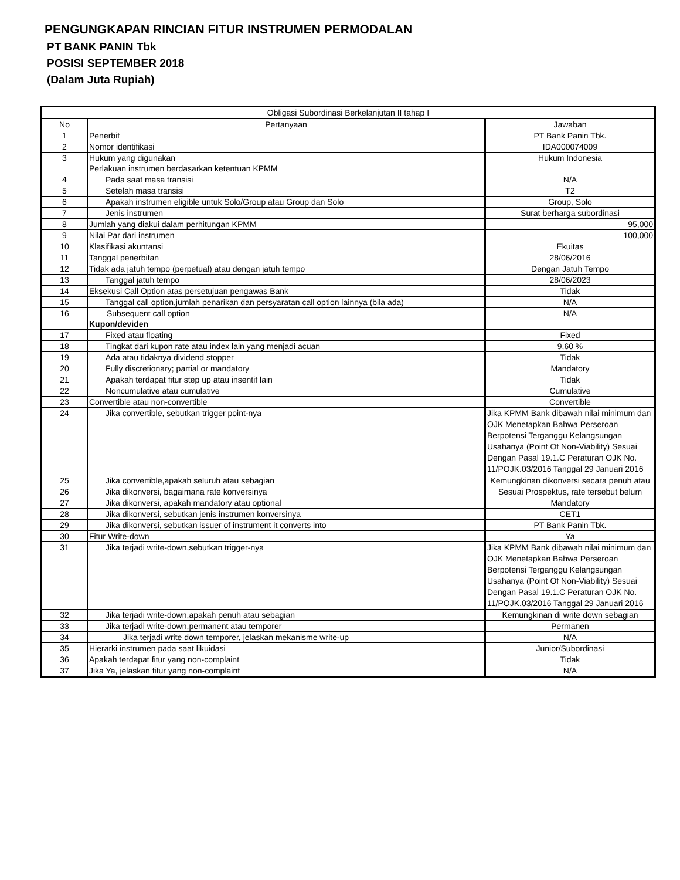PENGUNGKAPAN RINCIAN FITUR INSTRUMEN PERMODALAN
PT BANK PANIN Tbk
POSISI SEPTEMBER 2018
(Dalam Juta Rupiah)
| Obligasi Subordinasi Berkelanjutan II tahap I | | |
| --- | --- | --- |
| No | Pertanyaan | Jawaban |
| 1 | Penerbit | PT Bank Panin Tbk. |
| 2 | Nomor identifikasi | IDA000074009 |
| 3 | Hukum yang digunakan Perlakuan instrumen berdasarkan ketentuan KPMM | Hukum Indonesia |
| 4 | Pada saat masa transisi | N/A |
| 5 | Setelah masa transisi | T2 |
| 6 | Apakah instrumen eligible untuk Solo/Group atau Group dan Solo | Group, Solo |
| 7 | Jenis instrumen | Surat berharga subordinasi |
| 8 | Jumlah yang diakui dalam perhitungan KPMM | 95,000 |
| 9 | Nilai Par dari instrumen | 100,000 |
| 10 | Klasifikasi akuntansi | Ekuitas |
| 11 | Tanggal penerbitan | 28/06/2016 |
| 12 | Tidak ada jatuh tempo (perpetual) atau dengan jatuh tempo | Dengan Jatuh Tempo |
| 13 | Tanggal jatuh tempo | 28/06/2023 |
| 14 | Eksekusi Call Option atas persetujuan pengawas Bank | Tidak |
| 15 | Tanggal call option,jumlah penarikan dan persyaratan call option lainnya (bila ada) | N/A |
| 16 | Subsequent call option Kupon/deviden | N/A |
| 17 | Fixed atau floating | Fixed |
| 18 | Tingkat dari kupon rate atau index lain yang menjadi acuan | 9,60 % |
| 19 | Ada atau tidaknya dividend stopper | Tidak |
| 20 | Fully discretionary; partial or mandatory | Mandatory |
| 21 | Apakah terdapat fitur step up atau insentif lain | Tidak |
| 22 | Noncumulative atau cumulative | Cumulative |
| 23 | Convertible atau non-convertible | Convertible |
| 24 | Jika convertible, sebutkan trigger point-nya | Jika KPMM Bank dibawah nilai minimum dan OJK Menetapkan Bahwa Perseroan Berpotensi Terganggu Kelangsungan Usahanya (Point Of Non-Viability) Sesuai Dengan Pasal 19.1.C Peraturan OJK No. 11/POJK.03/2016 Tanggal 29 Januari 2016 |
| 25 | Jika convertible,apakah seluruh atau sebagian | Kemungkinan dikonversi secara penuh atau |
| 26 | Jika dikonversi, bagaimana rate konversinya | Sesuai Prospektus, rate tersebut belum |
| 27 | Jika dikonversi, apakah mandatory atau optional | Mandatory |
| 28 | Jika dikonversi, sebutkan jenis instrumen konversinya | CET1 |
| 29 | Jika dikonversi, sebutkan issuer of instrument it converts into | PT Bank Panin Tbk. |
| 30 | Fitur Write-down | Ya |
| 31 | Jika terjadi write-down,sebutkan trigger-nya | Jika KPMM Bank dibawah nilai minimum dan OJK Menetapkan Bahwa Perseroan Berpotensi Terganggu Kelangsungan Usahanya (Point Of Non-Viability) Sesuai Dengan Pasal 19.1.C Peraturan OJK No. 11/POJK.03/2016 Tanggal 29 Januari 2016 |
| 32 | Jika terjadi write-down,apakah penuh atau sebagian | Kemungkinan di write down sebagian |
| 33 | Jika terjadi write-down,permanent atau temporer | Permanen |
| 34 | Jika terjadi write down temporer, jelaskan mekanisme write-up | N/A |
| 35 | Hierarki instrumen pada saat likuidasi | Junior/Subordinasi |
| 36 | Apakah terdapat fitur yang non-complaint | Tidak |
| 37 | Jika Ya, jelaskan fitur yang non-complaint | N/A |